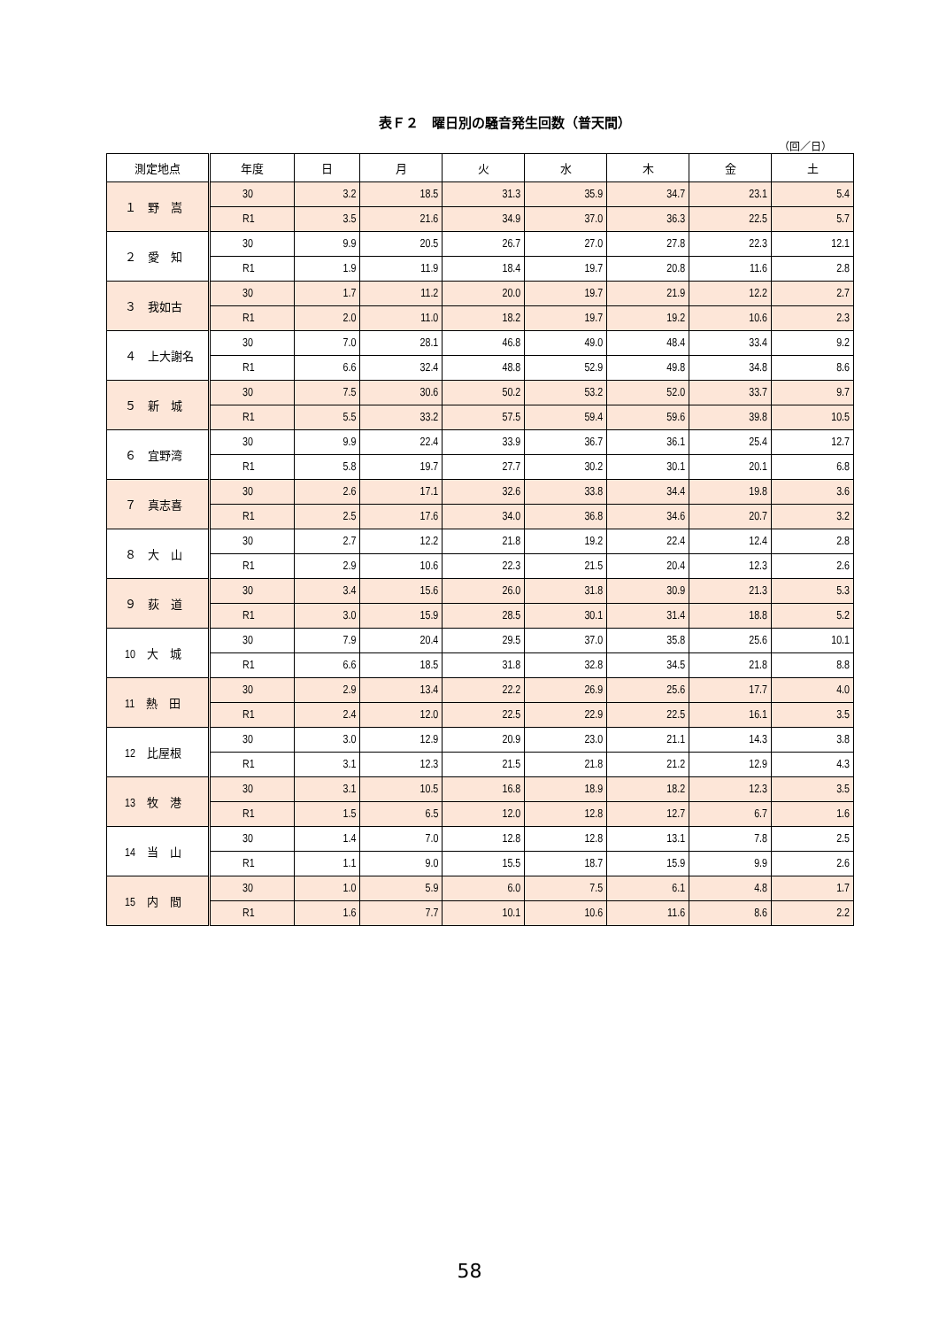表Ｆ２　曜日別の騒音発生回数（普天間）
（回／日）
| 測定地点 | 年度 | 日 | 月 | 火 | 水 | 木 | 金 | 土 |
| --- | --- | --- | --- | --- | --- | --- | --- | --- |
| １ 野 嵩 | 30 | 3.2 | 18.5 | 31.3 | 35.9 | 34.7 | 23.1 | 5.4 |
| | R1 | 3.5 | 21.6 | 34.9 | 37.0 | 36.3 | 22.5 | 5.7 |
| ２ 愛 知 | 30 | 9.9 | 20.5 | 26.7 | 27.0 | 27.8 | 22.3 | 12.1 |
| | R1 | 1.9 | 11.9 | 18.4 | 19.7 | 20.8 | 11.6 | 2.8 |
| ３ 我如古 | 30 | 1.7 | 11.2 | 20.0 | 19.7 | 21.9 | 12.2 | 2.7 |
| | R1 | 2.0 | 11.0 | 18.2 | 19.7 | 19.2 | 10.6 | 2.3 |
| ４ 上大謝名 | 30 | 7.0 | 28.1 | 46.8 | 49.0 | 48.4 | 33.4 | 9.2 |
| | R1 | 6.6 | 32.4 | 48.8 | 52.9 | 49.8 | 34.8 | 8.6 |
| ５ 新 城 | 30 | 7.5 | 30.6 | 50.2 | 53.2 | 52.0 | 33.7 | 9.7 |
| | R1 | 5.5 | 33.2 | 57.5 | 59.4 | 59.6 | 39.8 | 10.5 |
| ６ 宜野湾 | 30 | 9.9 | 22.4 | 33.9 | 36.7 | 36.1 | 25.4 | 12.7 |
| | R1 | 5.8 | 19.7 | 27.7 | 30.2 | 30.1 | 20.1 | 6.8 |
| ７ 真志喜 | 30 | 2.6 | 17.1 | 32.6 | 33.8 | 34.4 | 19.8 | 3.6 |
| | R1 | 2.5 | 17.6 | 34.0 | 36.8 | 34.6 | 20.7 | 3.2 |
| ８ 大 山 | 30 | 2.7 | 12.2 | 21.8 | 19.2 | 22.4 | 12.4 | 2.8 |
| | R1 | 2.9 | 10.6 | 22.3 | 21.5 | 20.4 | 12.3 | 2.6 |
| ９ 荻 道 | 30 | 3.4 | 15.6 | 26.0 | 31.8 | 30.9 | 21.3 | 5.3 |
| | R1 | 3.0 | 15.9 | 28.5 | 30.1 | 31.4 | 18.8 | 5.2 |
| 10 大 城 | 30 | 7.9 | 20.4 | 29.5 | 37.0 | 35.8 | 25.6 | 10.1 |
| | R1 | 6.6 | 18.5 | 31.8 | 32.8 | 34.5 | 21.8 | 8.8 |
| 11 熱 田 | 30 | 2.9 | 13.4 | 22.2 | 26.9 | 25.6 | 17.7 | 4.0 |
| | R1 | 2.4 | 12.0 | 22.5 | 22.9 | 22.5 | 16.1 | 3.5 |
| 12 比屋根 | 30 | 3.0 | 12.9 | 20.9 | 23.0 | 21.1 | 14.3 | 3.8 |
| | R1 | 3.1 | 12.3 | 21.5 | 21.8 | 21.2 | 12.9 | 4.3 |
| 13 牧 港 | 30 | 3.1 | 10.5 | 16.8 | 18.9 | 18.2 | 12.3 | 3.5 |
| | R1 | 1.5 | 6.5 | 12.0 | 12.8 | 12.7 | 6.7 | 1.6 |
| 14 当 山 | 30 | 1.4 | 7.0 | 12.8 | 12.8 | 13.1 | 7.8 | 2.5 |
| | R1 | 1.1 | 9.0 | 15.5 | 18.7 | 15.9 | 9.9 | 2.6 |
| 15 内 間 | 30 | 1.0 | 5.9 | 6.0 | 7.5 | 6.1 | 4.8 | 1.7 |
| | R1 | 1.6 | 7.7 | 10.1 | 10.6 | 11.6 | 8.6 | 2.2 |
58